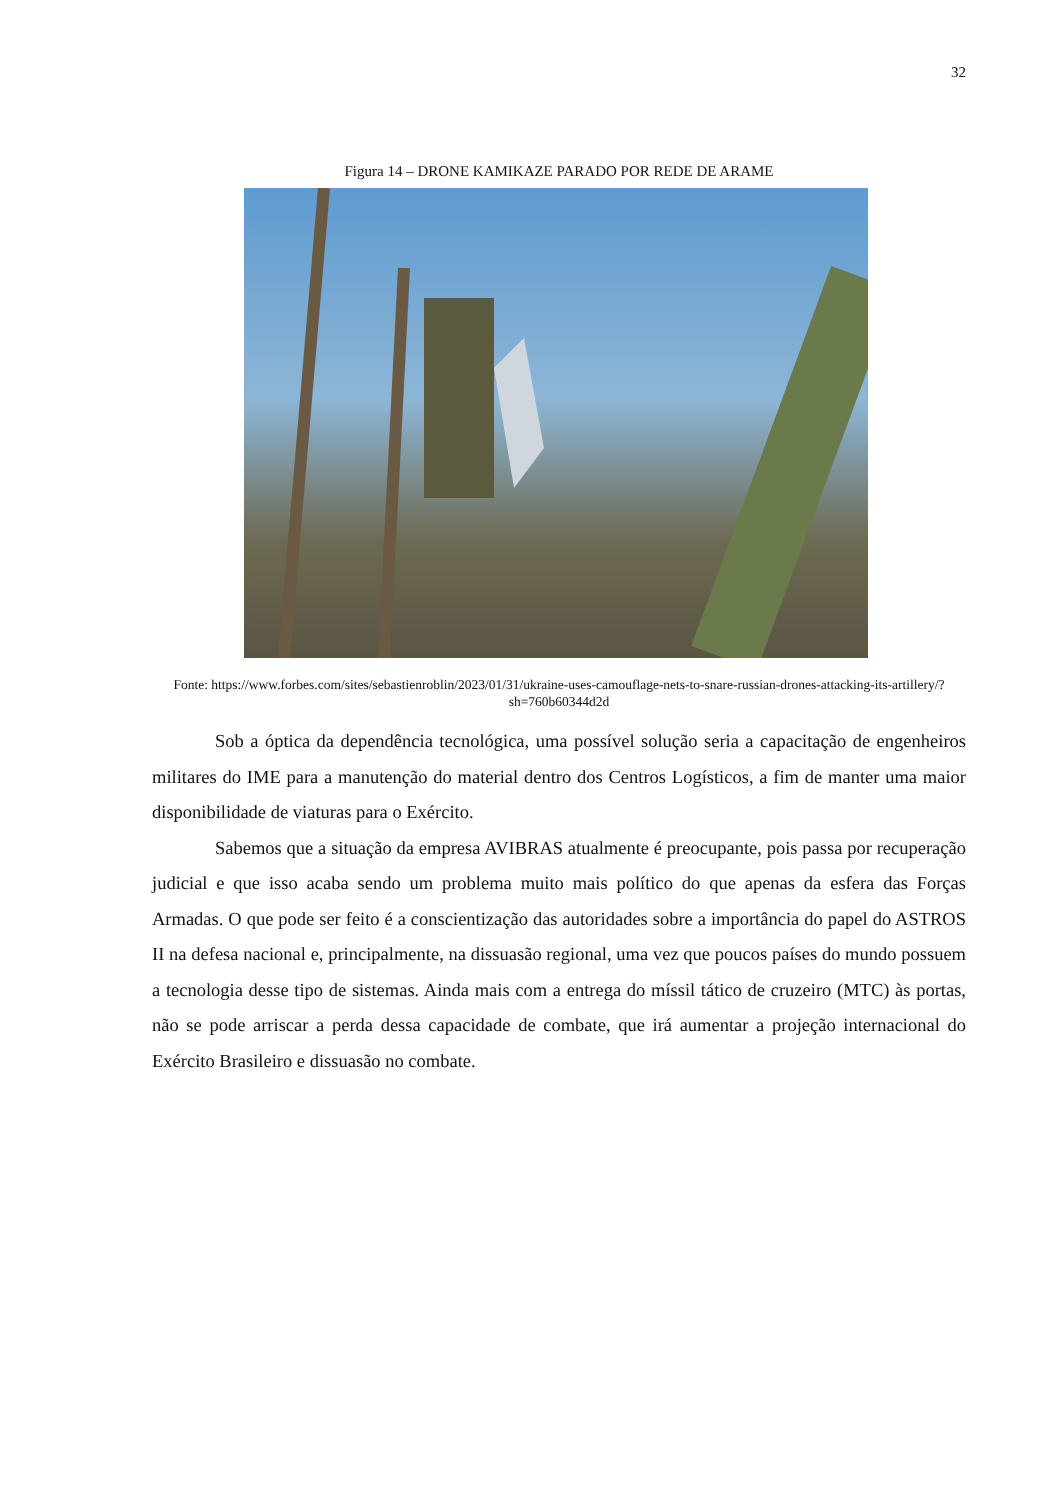32
Figura 14 – DRONE KAMIKAZE PARADO POR REDE DE ARAME
Fonte: https://www.forbes.com/sites/sebastienroblin/2023/01/31/ukraine-uses-camouflage-nets-to-snare-russian-drones-attacking-its-artillery/?sh=760b60344d2d
Sob a óptica da dependência tecnológica, uma possível solução seria a capacitação de engenheiros militares do IME para a manutenção do material dentro dos Centros Logísticos, a fim de manter uma maior disponibilidade de viaturas para o Exército.
Sabemos que a situação da empresa AVIBRAS atualmente é preocupante, pois passa por recuperação judicial e que isso acaba sendo um problema muito mais político do que apenas da esfera das Forças Armadas. O que pode ser feito é a conscientização das autoridades sobre a importância do papel do ASTROS II na defesa nacional e, principalmente, na dissuasão regional, uma vez que poucos países do mundo possuem a tecnologia desse tipo de sistemas. Ainda mais com a entrega do míssil tático de cruzeiro (MTC) às portas, não se pode arriscar a perda dessa capacidade de combate, que irá aumentar a projeção internacional do Exército Brasileiro e dissuasão no combate.